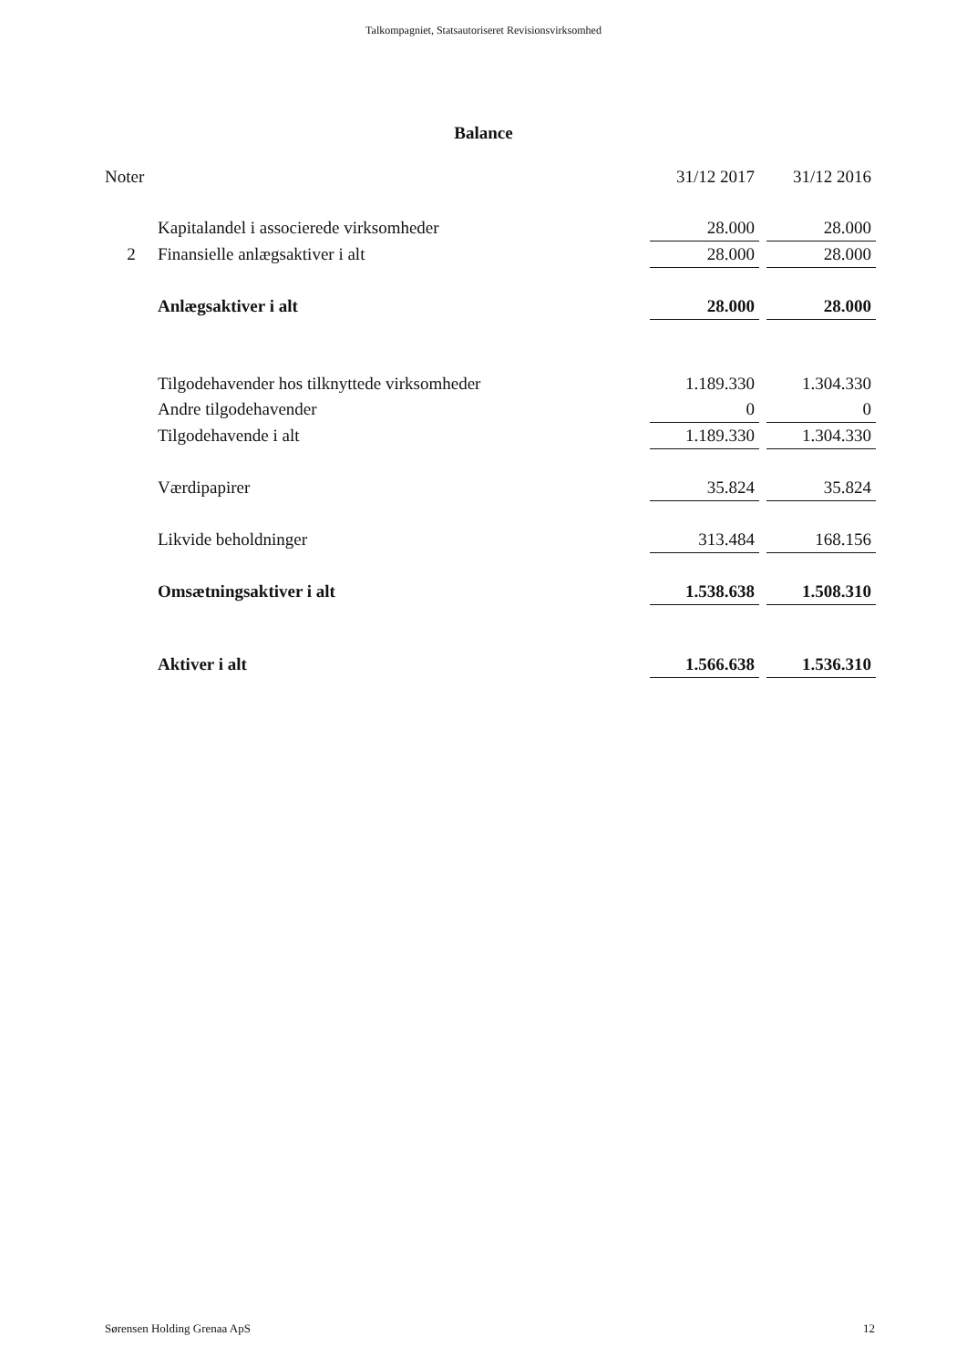Talkompagniet, Statsautoriseret Revisionsvirksomhed
Balance
| Noter | | 31/12 2017 | | 31/12 2016 |
| --- | --- | --- | --- | --- |
| | Kapitalandel i associerede virksomheder | 28.000 | | 28.000 |
| 2 | Finansielle anlægsaktiver i alt | 28.000 | | 28.000 |
| | Anlægsaktiver i alt | 28.000 | | 28.000 |
| | Tilgodehavender hos tilknyttede virksomheder | 1.189.330 | | 1.304.330 |
| | Andre tilgodehavender | 0 | | 0 |
| | Tilgodehavende i alt | 1.189.330 | | 1.304.330 |
| | Værdipapirer | 35.824 | | 35.824 |
| | Likvide beholdninger | 313.484 | | 168.156 |
| | Omsætningsaktiver i alt | 1.538.638 | | 1.508.310 |
| | Aktiver i alt | 1.566.638 | | 1.536.310 |
Sørensen Holding Grenaa ApS 12